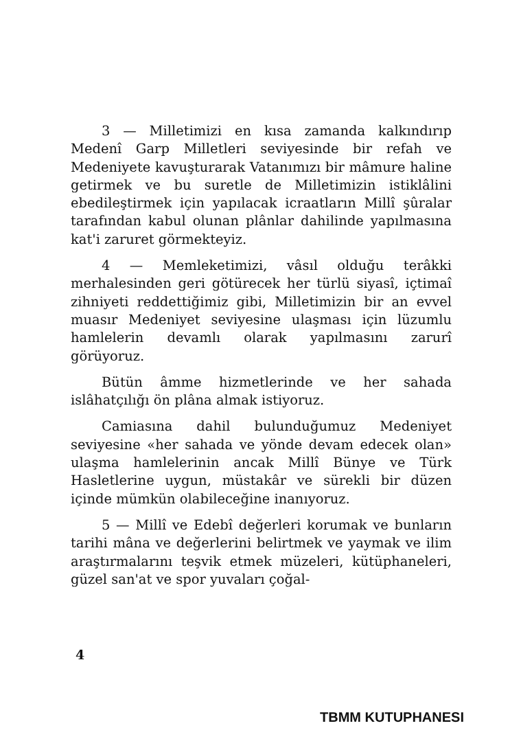3 — Milletimizi en kısa zamanda kalkındırıp Medenî Garp Milletleri seviyesinde bir refah ve Medeniyete kavuşturarak Vatanımızı bir mâmure haline getirmek ve bu suretle de Milletimizin istiklâlini ebedileştirmek için yapılacak icraatların Millî şûralar tarafından kabul olunan plânlar dahilinde yapılmasına kat'i zaruret görmekteyiz.
4 — Memleketimizi, vâsıl olduğu terâkki merhalesinden geri götürecek her türlü siyasî, içtimaî zihniyeti reddettiğimiz gibi, Milletimizin bir an evvel muasır Medeniyet seviyesine ulaşması için lüzumlu hamlelerin devamlı olarak yapılmasını zarurî görüyoruz.
Bütün âmme hizmetlerinde ve her sahada islâhatçılığı ön plâna almak istiyoruz.
Camiasına dahil bulunduğumuz Medeniyet seviyesine «her sahada ve yönde devam edecek olan» ulaşma hamlelerinin ancak Millî Bünye ve Türk Hasletlerine uygun, müstakâr ve sürekli bir düzen içinde mümkün olabileceğine inanıyoruz.
5 — Millî ve Edebî değerleri korumak ve bunların tarihi mâna ve değerlerini belirtmek ve yaymak ve ilim araştırmalarını teşvik etmek müzeleri, kütüphaneleri, güzel san'at ve spor yuvaları çoğal-
4
TBMM KUTUPHANESI